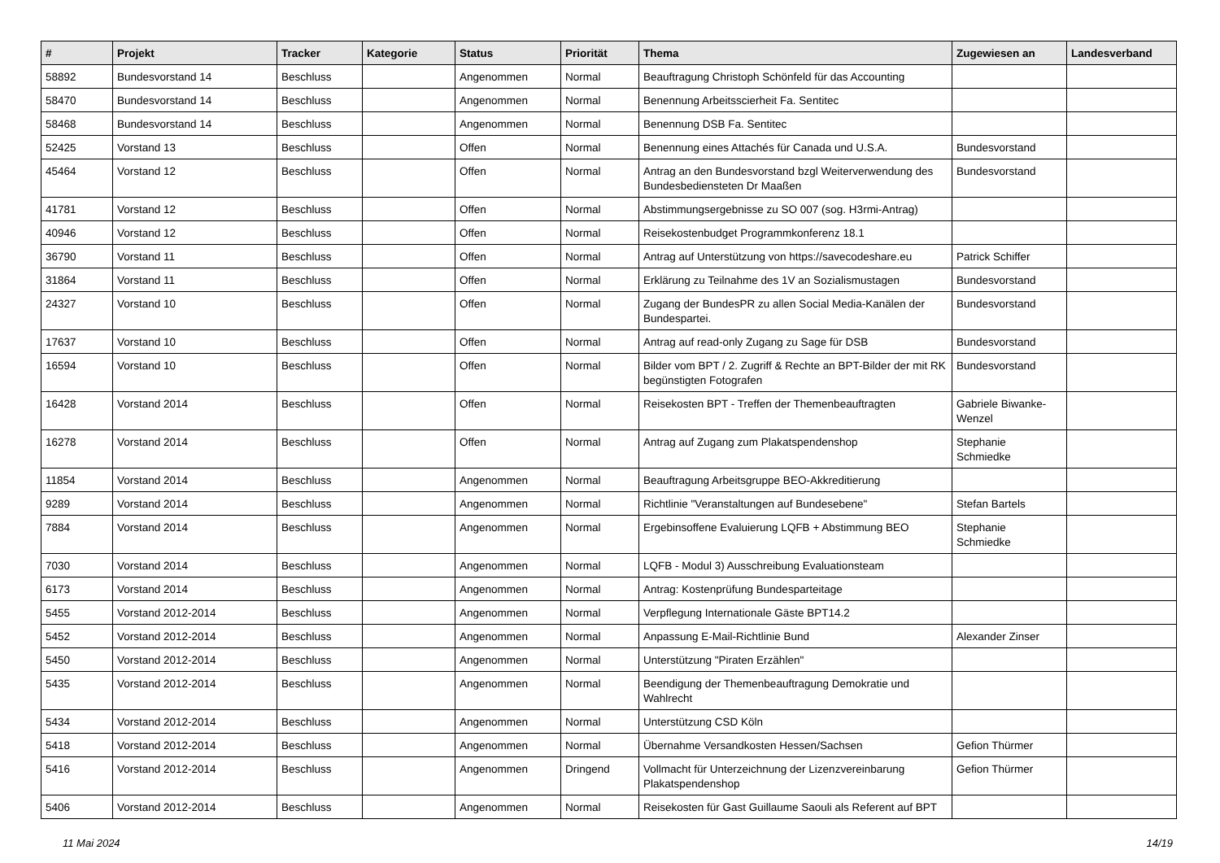| # | Projekt | Tracker | Kategorie | Status | Priorität | Thema | Zugewiesen an | Landesverband |
| --- | --- | --- | --- | --- | --- | --- | --- | --- |
| 58892 | Bundesvorstand 14 | Beschluss | | Angenommen | Normal | Beauftragung Christoph Schönfeld für das Accounting | | |
| 58470 | Bundesvorstand 14 | Beschluss | | Angenommen | Normal | Benennung Arbeitsscierheit Fa. Sentitec | | |
| 58468 | Bundesvorstand 14 | Beschluss | | Angenommen | Normal | Benennung DSB Fa. Sentitec | | |
| 52425 | Vorstand 13 | Beschluss | | Offen | Normal | Benennung eines Attachés für Canada und U.S.A. | Bundesvorstand | |
| 45464 | Vorstand 12 | Beschluss | | Offen | Normal | Antrag an den Bundesvorstand bzgl Weiterverwendung des Bundesbediensteten Dr Maaßen | Bundesvorstand | |
| 41781 | Vorstand 12 | Beschluss | | Offen | Normal | Abstimmungsergebnisse zu SO 007 (sog. H3rmi-Antrag) | | |
| 40946 | Vorstand 12 | Beschluss | | Offen | Normal | Reisekostenbudget Programmkonferenz 18.1 | | |
| 36790 | Vorstand 11 | Beschluss | | Offen | Normal | Antrag auf Unterstützung von https://savecodeshare.eu | Patrick Schiffer | |
| 31864 | Vorstand 11 | Beschluss | | Offen | Normal | Erklärung zu Teilnahme des 1V an Sozialismustagen | Bundesvorstand | |
| 24327 | Vorstand 10 | Beschluss | | Offen | Normal | Zugang der BundesPR zu allen Social Media-Kanälen der Bundespartei. | Bundesvorstand | |
| 17637 | Vorstand 10 | Beschluss | | Offen | Normal | Antrag auf read-only Zugang zu Sage für DSB | Bundesvorstand | |
| 16594 | Vorstand 10 | Beschluss | | Offen | Normal | Bilder vom BPT / 2. Zugriff & Rechte an BPT-Bilder der mit RK begünstigten Fotografen | Bundesvorstand | |
| 16428 | Vorstand 2014 | Beschluss | | Offen | Normal | Reisekosten BPT - Treffen der Themenbeauftragten | Gabriele Biwanke-Wenzel | |
| 16278 | Vorstand 2014 | Beschluss | | Offen | Normal | Antrag auf Zugang zum Plakatspendenshop | Stephanie Schmiedke | |
| 11854 | Vorstand 2014 | Beschluss | | Angenommen | Normal | Beauftragung Arbeitsgruppe BEO-Akkreditierung | | |
| 9289 | Vorstand 2014 | Beschluss | | Angenommen | Normal | Richtlinie "Veranstaltungen auf Bundesebene" | Stefan Bartels | |
| 7884 | Vorstand 2014 | Beschluss | | Angenommen | Normal | Ergebinsoffene Evaluierung LQFB + Abstimmung BEO | Stephanie Schmiedke | |
| 7030 | Vorstand 2014 | Beschluss | | Angenommen | Normal | LQFB - Modul 3) Ausschreibung Evaluationsteam | | |
| 6173 | Vorstand 2014 | Beschluss | | Angenommen | Normal | Antrag: Kostenprüfung Bundesparteitage | | |
| 5455 | Vorstand 2012-2014 | Beschluss | | Angenommen | Normal | Verpflegung Internationale Gäste BPT14.2 | | |
| 5452 | Vorstand 2012-2014 | Beschluss | | Angenommen | Normal | Anpassung E-Mail-Richtlinie Bund | Alexander Zinser | |
| 5450 | Vorstand 2012-2014 | Beschluss | | Angenommen | Normal | Unterstützung "Piraten Erzählen" | | |
| 5435 | Vorstand 2012-2014 | Beschluss | | Angenommen | Normal | Beendigung der Themenbeauftragung Demokratie und Wahlrecht | | |
| 5434 | Vorstand 2012-2014 | Beschluss | | Angenommen | Normal | Unterstützung CSD Köln | | |
| 5418 | Vorstand 2012-2014 | Beschluss | | Angenommen | Normal | Übernahme Versandkosten Hessen/Sachsen | Gefion Thürmer | |
| 5416 | Vorstand 2012-2014 | Beschluss | | Angenommen | Dringend | Vollmacht für Unterzeichnung der Lizenzvereinbarung Plakatspendenshop | Gefion Thürmer | |
| 5406 | Vorstand 2012-2014 | Beschluss | | Angenommen | Normal | Reisekosten für Gast Guillaume Saouli als Referent auf BPT | | |
11 Mai 2024 14/19